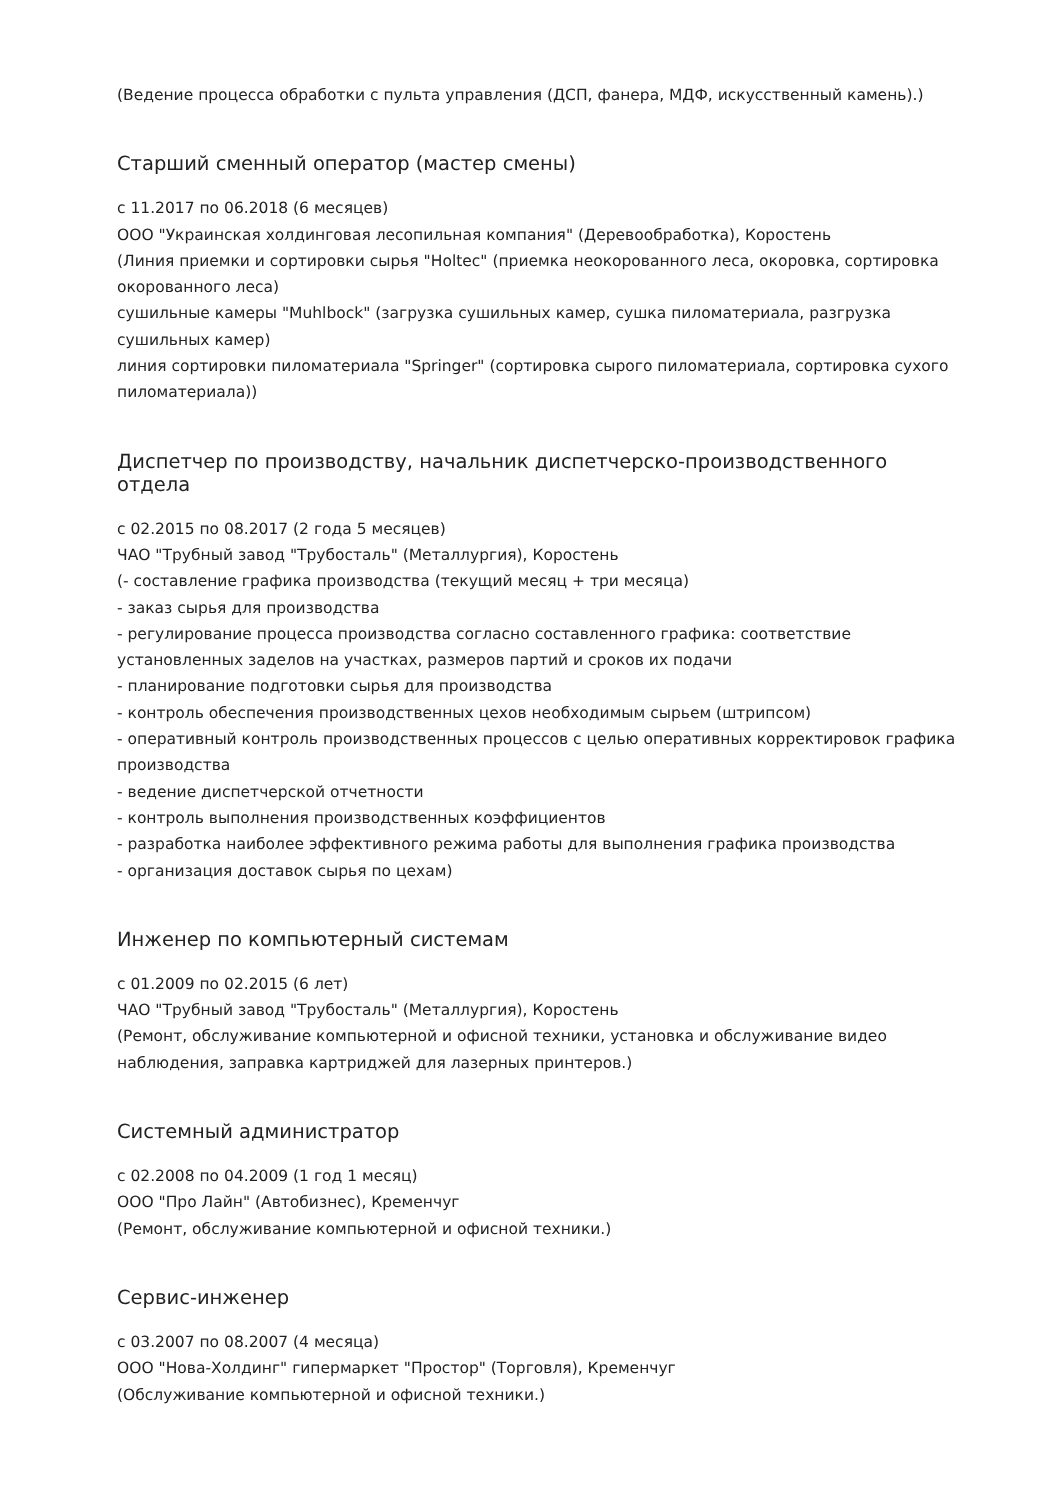(Ведение процесса обработки с пульта управления (ДСП, фанера, МДФ, искусственный камень).)
Старший сменный оператор (мастер смены)
с 11.2017 по 06.2018 (6 месяцев)
ООО "Украинская холдинговая лесопильная компания" (Деревообработка), Коростень
(Линия приемки и сортировки сырья "Holtec" (приемка неокорованного леса, окоровка, сортировка окорованного леса)
сушильные камеры "Muhlbock" (загрузка сушильных камер, сушка пиломатериала, разгрузка сушильных камер)
линия сортировки пиломатериала "Springer" (сортировка сырого пиломатериала, сортировка сухого пиломатериала))
Диспетчер по производству, начальник диспетчерско-производственного отдела
с 02.2015 по 08.2017 (2 года 5 месяцев)
ЧАО "Трубный завод "Трубосталь" (Металлургия), Коростень
(- составление графика производства (текущий месяц + три месяца)
- заказ сырья для производства
- регулирование процесса производства согласно составленного графика: соответствие установленных заделов на участках, размеров партий и сроков их подачи
- планирование подготовки сырья для производства
- контроль обеспечения производственных цехов необходимым сырьем (штрипсом)
- оперативный контроль производственных процессов с целью оперативных корректировок графика производства
- ведение диспетчерской отчетности
- контроль выполнения производственных коэффициентов
- разработка наиболее эффективного режима работы для выполнения графика производства
- организация доставок сырья по цехам)
Инженер по компьютерный системам
с 01.2009 по 02.2015 (6 лет)
ЧАО "Трубный завод "Трубосталь" (Металлургия), Коростень
(Ремонт, обслуживание компьютерной и офисной техники, установка и обслуживание видео наблюдения, заправка картриджей для лазерных принтеров.)
Системный администратор
с 02.2008 по 04.2009 (1 год 1 месяц)
ООО "Про Лайн" (Автобизнес), Кременчуг
(Ремонт, обслуживание компьютерной и офисной техники.)
Сервис-инженер
с 03.2007 по 08.2007 (4 месяца)
ООО "Нова-Холдинг" гипермаркет "Простор" (Торговля), Кременчуг
(Обслуживание компьютерной и офисной техники.)